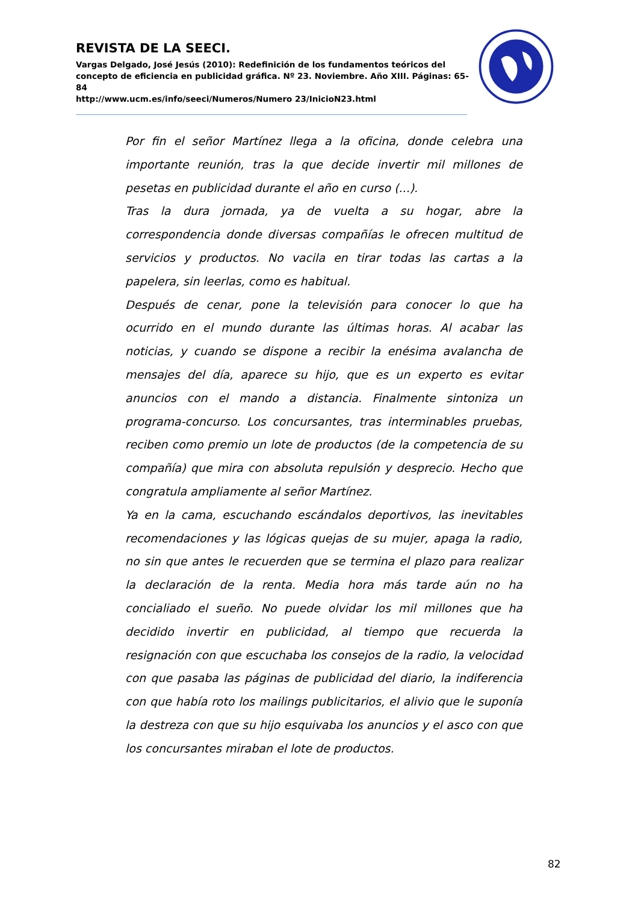REVISTA DE LA SEECI.
Vargas Delgado, José Jesús (2010): Redefinición de los fundamentos teóricos del concepto de eficiencia en publicidad gráfica. Nº 23. Noviembre. Año XIII. Páginas: 65-84
http://www.ucm.es/info/seeci/Numeros/Numero 23/InicioN23.html
Por fin el señor Martínez llega a la oficina, donde celebra una importante reunión, tras la que decide invertir mil millones de pesetas en publicidad durante el año en curso (...).
Tras la dura jornada, ya de vuelta a su hogar, abre la correspondencia donde diversas compañías le ofrecen multitud de servicios y productos. No vacila en tirar todas las cartas a la papelera, sin leerlas, como es habitual.
Después de cenar, pone la televisión para conocer lo que ha ocurrido en el mundo durante las últimas horas. Al acabar las noticias, y cuando se dispone a recibir la enésima avalancha de mensajes del día, aparece su hijo, que es un experto es evitar anuncios con el mando a distancia. Finalmente sintoniza un programa-concurso. Los concursantes, tras interminables pruebas, reciben como premio un lote de productos (de la competencia de su compañía) que mira con absoluta repulsión y desprecio. Hecho que congratula ampliamente al señor Martínez.
Ya en la cama, escuchando escándalos deportivos, las inevitables recomendaciones y las lógicas quejas de su mujer, apaga la radio, no sin que antes le recuerden que se termina el plazo para realizar la declaración de la renta. Media hora más tarde aún no ha concialiado el sueño. No puede olvidar los mil millones que ha decidido invertir en publicidad, al tiempo que recuerda la resignación con que escuchaba los consejos de la radio, la velocidad con que pasaba las páginas de publicidad del diario, la indiferencia con que había roto los mailings publicitarios, el alivio que le suponía la destreza con que su hijo esquivaba los anuncios y el asco con que los concursantes miraban el lote de productos.
82